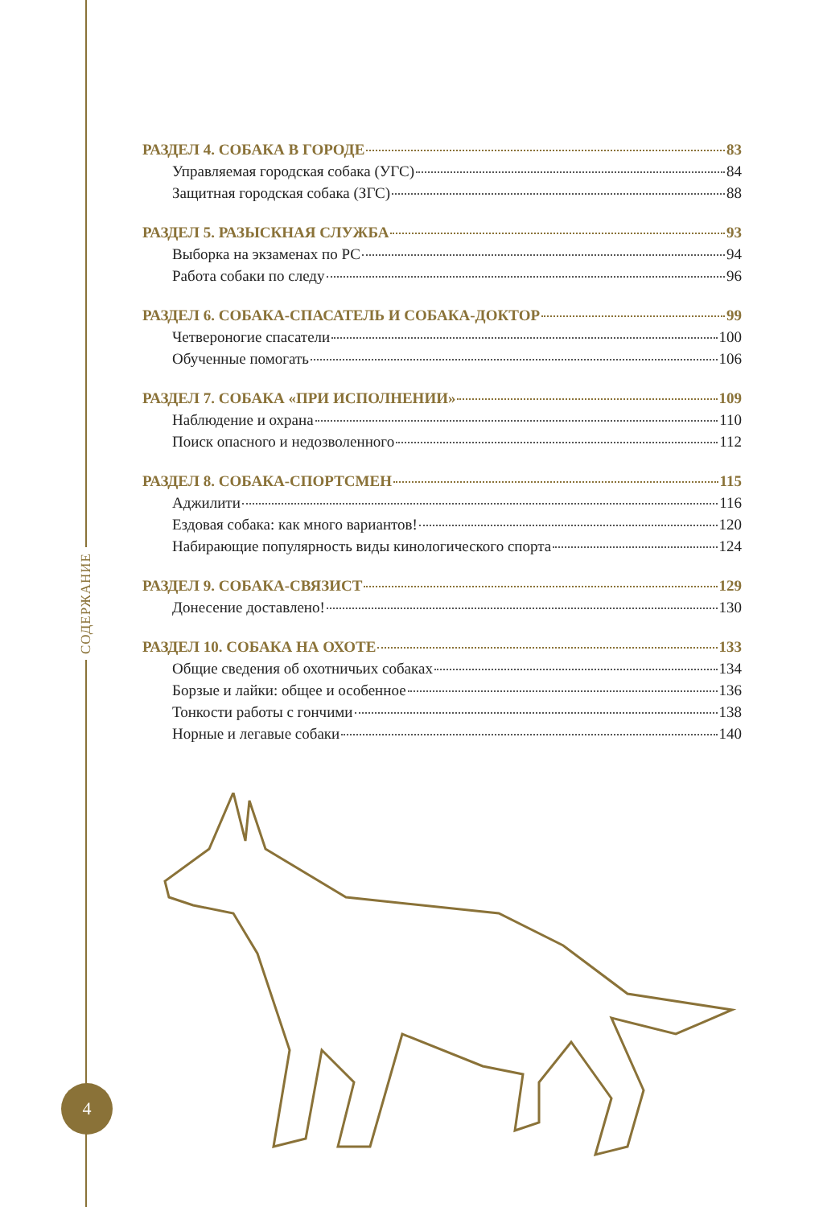СОДЕРЖАНИЕ
РАЗДЕЛ 4. СОБАКА В ГОРОДЕ 83
Управляемая городская собака (УГС) 84
Защитная городская собака (ЗГС) 88
РАЗДЕЛ 5. РАЗЫСКНАЯ СЛУЖБА 93
Выборка на экзаменах по РС 94
Работа собаки по следу 96
РАЗДЕЛ 6. СОБАКА-СПАСАТЕЛЬ И СОБАКА-ДОКТОР 99
Четвероногие спасатели 100
Обученные помогать 106
РАЗДЕЛ 7. СОБАКА «ПРИ ИСПОЛНЕНИИ» 109
Наблюдение и охрана 110
Поиск опасного и недозволенного 112
РАЗДЕЛ 8. СОБАКА-СПОРТСМЕН 115
Аджилити 116
Ездовая собака: как много вариантов! 120
Набирающие популярность виды кинологического спорта 124
РАЗДЕЛ 9. СОБАКА-СВЯЗИСТ 129
Донесение доставлено! 130
РАЗДЕЛ 10. СОБАКА НА ОХОТЕ 133
Общие сведения об охотничьих собаках 134
Борзые и лайки: общее и особенное 136
Тонкости работы с гончими 138
Норные и легавые собаки 140
4